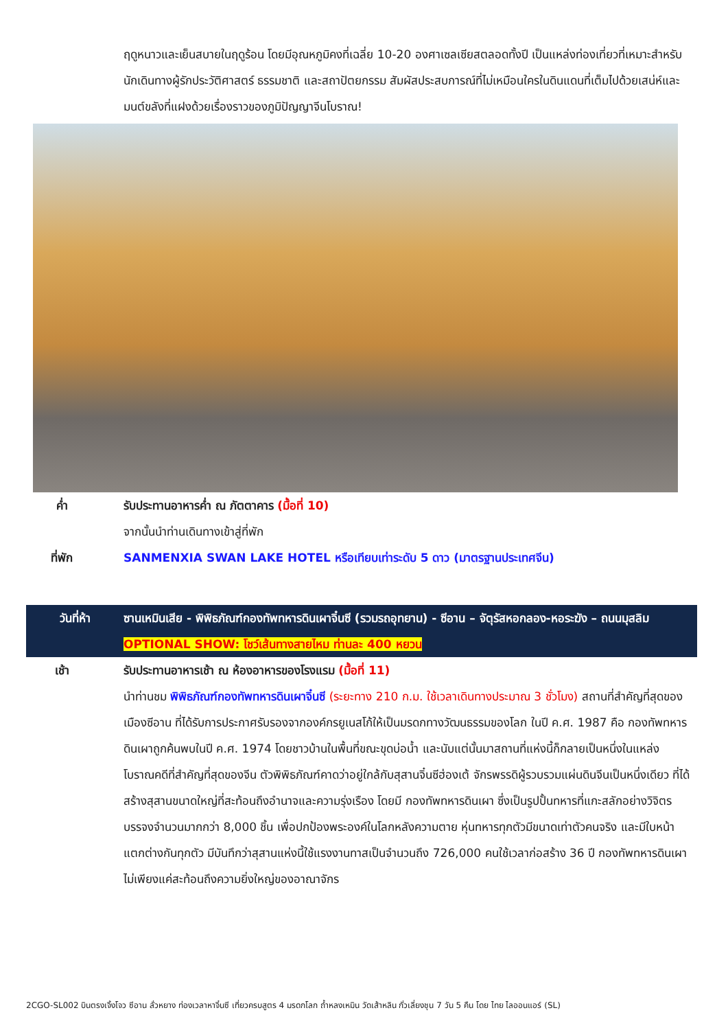ฤดูหนาวและเย็นสบายในฤดูร้อน โดยมีอุณหภูมิคงที่เฉลี่ย 10-20 องศาเซลเซียสตลอดทั้งปี เป็นแหล่งท่องเที่ยวที่เหมาะสำหรับนักเดินทางผู้รักประวัติศาสตร์ ธรรมชาติ และสถาปัตยกรรม สัมผัสประสบการณ์ที่ไม่เหมือนใครในดินแดนที่เต็มไปด้วยเสน่ห์และมนต์ขลังที่แฝงด้วยเรื่องราวของภูมิปัญญาจีนโบราณ!
ค่ำ รับประทานอาหารค่ำ ณ ภัตตาคาร (มื้อที่ 10)
จากนั้นนำท่านเดินทางเข้าสู่ที่พัก
ที่พัก SANMENXIA SWAN LAKE HOTEL หรือเทียบเท่าระดับ 5 ดาว (มาตรฐานประเทศจีน)
วันที่ห้า ซานเหมินเสีย - พิพิธภัณฑ์กองทัพทหารดินเผาจิ๋นซี (รวมรถอุทยาน) - ซีอาน – จัตุรัสหอกลอง-หอระฆัง – ถนนมุสลิม
OPTIONAL SHOW: โชว์เส้นทางสายไหม ท่านละ 400 หยวน
เช้า รับประทานอาหารเช้า ณ ห้องอาหารของโรงแรม (มื้อที่ 11)
นำท่านชม พิพิธภัณฑ์กองทัพทหารดินเผาจิ๋นซี (ระยะทาง 210 ก.ม. ใช้เวลาเดินทางประมาณ 3 ชั่วโมง) สถานที่สำคัญที่สุดของเมืองซีอาน ที่ได้รับการประกาศรับรองจากองค์กรยูเนสโก้ให้เป็นมรดกทางวัฒนธรรมของโลก ในปี ค.ศ. 1987 คือ กองทัพทหารดินเผาถูกค้นพบในปี ค.ศ. 1974 โดยชาวบ้านในพื้นที่ขณะขุดบ่อน้ำ และนับแต่นั้นมาสถานที่แห่งนี้ก็กลายเป็นหนึ่งในแหล่งโบราณคดีที่สำคัญที่สุดของจีน ตัวพิพิธภัณฑ์คาดว่าอยู่ใกล้กับสุสานจิ๋นซีฮ่องเต้ จักรพรรดิผู้รวบรวมแผ่นดินจีนเป็นหนึ่งเดียว ที่ได้สร้างสุสานขนาดใหญ่ที่สะท้อนถึงอำนาจและความรุ่งเรือง โดยมี กองทัพทหารดินเผา ซึ่งเป็นรูปปั้นทหารที่แกะสลักอย่างวิจิตรบรรจงจำนวนมากกว่า 8,000 ชิ้น เพื่อปกป้องพระองค์ในโลกหลังความตาย หุ่นทหารทุกตัวมีขนาดเท่าตัวคนจริง และมีใบหน้าแตกต่างกันทุกตัว มีบันทึกว่าสุสานแห่งนี้ใช้แรงงานทาสเป็นจำนวนถึง 726,000 คนใช้เวลาก่อสร้าง 36 ปี กองทัพทหารดินเผาไม่เพียงแค่สะท้อนถึงความยิ่งใหญ่ของอาณาจักร
2CGO-SL002 บินตรงเจิ้งโจว ซีอาน ลั่วหยาง ท่องเวลาหาจิ๋นซี เที่ยวครบสูตร 4 มรดกโลก ถ้ำหลงเหมิน วัดเส้าหลิน กั่วเลี่ยงชุน 7 วัน 5 คืน โดย ไทย ไลออนแอร์ (SL)